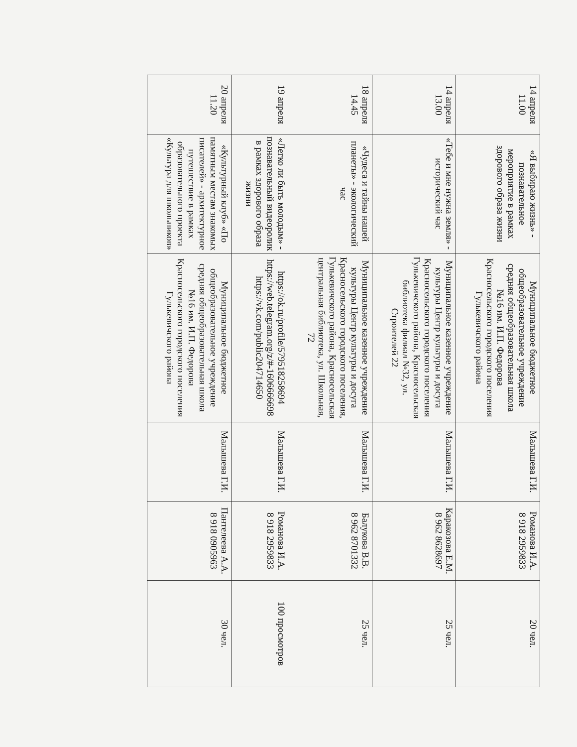| 14 апреля 11.00 | «Я выбираю жизнь» - познавательное мероприятие в рамках здорового образа жизни | Муниципальное бюджетное общеобразовательное учреждение средняя общеобразовательная школа №16 им. И.П. Федорова Красносельского городского поселения Гулькевичского района | Малышева Г.И. | Романова И.А. 8 918 2959833 | 20 чел. |
| 14 апреля 13.00 | «Тебе и мне нужна земля» - исторический час | Муниципальное казенное учреждение культуры Центр культуры и досуга Красносельского городского поселения Гулькевичского района, Красносельская библиотека филиал №32, ул. Строителей 22 | Малышева Г.И. | Каракозова Е.М. 8 962 8628697 | 25 чел. |
| 18 апреля 14.45 | «Чудеса и тайны нашей планеты» - экологический час | Муниципальное казенное учреждение культуры Центр культуры и досуга Красносельского городского поселения, Гулькевичского района, Красносельская центральная библиотека, ул. Школьная, 72 | Малышева Г.И. | Балукова В.В. 8 962 8701332 | 25 чел. |
| 19 апреля | «Легко ли быть молодым» - познавательный видеоролик в рамках здорового образа жизни | https://ok.ru/profile/579518258694 https://web.telegram.org/z/#-1606666698 https://vk.com/public204714650 | Малышева Г.И. | Романова И.А. 8 918 2959833 | 100 просмотров |
| 20 апреля 11.20 | «Культурный клуб» «По памятным местам знакомых писателей» - архитектурное путешествие в рамках образовательного проекта «Культура для школьников» | Муниципальное бюджетное общеобразовательное учреждение средняя общеобразовательная школа №16 им. И.П. Федорова Красносельского городского поселения Гулькевичского района | Малышева Г.И. | Пантелеева А.А. 8 918 0905963 | 30 чел. |